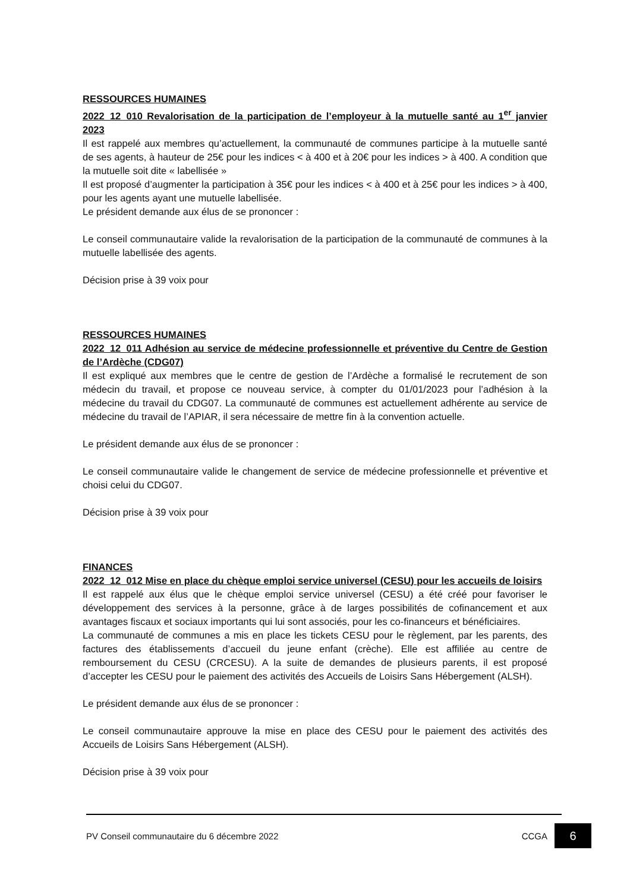RESSOURCES HUMAINES
2022_12_010 Revalorisation de la participation de l’employeur à la mutuelle santé au 1<sup>er</sup> janvier 2023
Il est rappelé aux membres qu’actuellement, la communauté de communes participe à la mutuelle santé de ses agents, à hauteur de 25€ pour les indices < à 400 et à 20€ pour les indices > à 400. A condition que la mutuelle soit dite « labellisée »
Il est proposé d’augmenter la participation à 35€ pour les indices < à 400 et à 25€ pour les indices > à 400, pour les agents ayant une mutuelle labellisée.
Le président demande aux élus de se prononcer :
Le conseil communautaire valide la revalorisation de la participation de la communauté de communes à la mutuelle labellisée des agents.
Décision prise à 39 voix pour
RESSOURCES HUMAINES
2022_12_011 Adhésion au service de médecine professionnelle et préventive du Centre de Gestion de l’Ardèche (CDG07)
Il est expliqué aux membres que le centre de gestion de l’Ardèche a formalisé le recrutement de son médecin du travail, et propose ce nouveau service, à compter du 01/01/2023 pour l’adhésion à la médecine du travail du CDG07. La communauté de communes est actuellement adhérente au service de médecine du travail de l’APIAR, il sera nécessaire de mettre fin à la convention actuelle.
Le président demande aux élus de se prononcer :
Le conseil communautaire valide le changement de service de médecine professionnelle et préventive et choisi celui du CDG07.
Décision prise à 39 voix pour
FINANCES
2022_12_012 Mise en place du chèque emploi service universel (CESU) pour les accueils de loisirs
Il est rappelé aux élus que le chèque emploi service universel (CESU) a été créé pour favoriser le développement des services à la personne, grâce à de larges possibilités de cofinancement et aux avantages fiscaux et sociaux importants qui lui sont associés, pour les co-financeurs et bénéficiaires.
La communauté de communes a mis en place les tickets CESU pour le règlement, par les parents, des factures des établissements d’accueil du jeune enfant (crèche). Elle est affiliée au centre de remboursement du CESU (CRCESU). A la suite de demandes de plusieurs parents, il est proposé d’accepter les CESU pour le paiement des activités des Accueils de Loisirs Sans Hébergement (ALSH).
Le président demande aux élus de se prononcer :
Le conseil communautaire approuve la mise en place des CESU pour le paiement des activités des Accueils de Loisirs Sans Hébergement (ALSH).
Décision prise à 39 voix pour
PV Conseil communautaire du 6 décembre 2022 CCGA 6